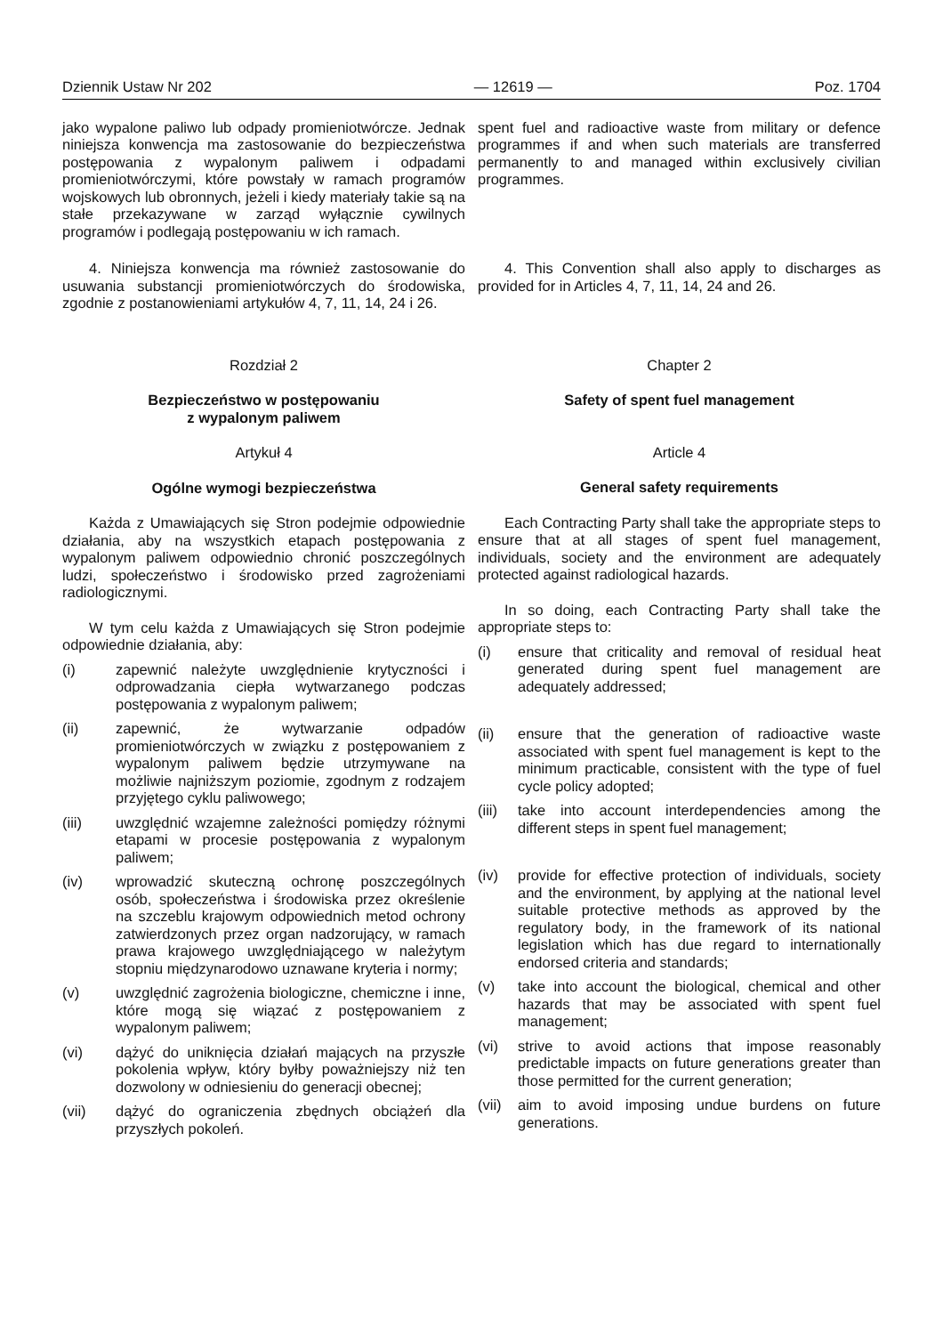Dziennik Ustaw Nr 202 — 12619 — Poz. 1704
jako wypalone paliwo lub odpady promieniotwórcze. Jednak niniejsza konwencja ma zastosowanie do bezpieczeństwa postępowania z wypalonym paliwem i odpadami promieniotwórczymi, które powstały w ramach programów wojskowych lub obronnych, jeżeli i kiedy materiały takie są na stałe przekazywane w zarząd wyłącznie cywilnych programów i podlegają postępowaniu w ich ramach.
spent fuel and radioactive waste from military or defence programmes if and when such materials are transferred permanently to and managed within exclusively civilian programmes.
4. Niniejsza konwencja ma również zastosowanie do usuwania substancji promieniotwórczych do środowiska, zgodnie z postanowieniami artykułów 4, 7, 11, 14, 24 i 26.
4. This Convention shall also apply to discharges as provided for in Articles 4, 7, 11, 14, 24 and 26.
Rozdział 2
Bezpieczeństwo w postępowaniu
z wypalonym paliwem
Artykuł 4
Ogólne wymogi bezpieczeństwa
Każda z Umawiających się Stron podejmie odpowiednie działania, aby na wszystkich etapach postępowania z wypalonym paliwem odpowiednio chronić poszczególnych ludzi, społeczeństwo i środowisko przed zagrożeniami radiologicznymi.
W tym celu każda z Umawiających się Stron podejmie odpowiednie działania, aby:
(i) zapewnić należyte uwzględnienie krytyczności i odprowadzania ciepła wytwarzanego podczas postępowania z wypalonym paliwem;
(ii) zapewnić, że wytwarzanie odpadów promieniotwórczych w związku z postępowaniem z wypalonym paliwem będzie utrzymywane na możliwie najniższym poziomie, zgodnym z rodzajem przyjętego cyklu paliwowego;
(iii) uwzględnić wzajemne zależności pomiędzy różnymi etapami w procesie postępowania z wypalonym paliwem;
(iv) wprowadzić skuteczną ochronę poszczególnych osób, społeczeństwa i środowiska przez określenie na szczeblu krajowym odpowiednich metod ochrony zatwierdzonych przez organ nadzorujący, w ramach prawa krajowego uwzględniającego w należytym stopniu międzynarodowo uznawane kryteria i normy;
(v) uwzględnić zagrożenia biologiczne, chemiczne i inne, które mogą się wiązać z postępowaniem z wypalonym paliwem;
(vi) dążyć do uniknięcia działań mających na przyszłe pokolenia wpływ, który byłby poważniejszy niż ten dozwolony w odniesieniu do generacji obecnej;
(vii) dążyć do ograniczenia zbędnych obciążeń dla przyszłych pokoleń.
Chapter 2
Safety of spent fuel management
Article 4
General safety requirements
Each Contracting Party shall take the appropriate steps to ensure that at all stages of spent fuel management, individuals, society and the environment are adequately protected against radiological hazards.
In so doing, each Contracting Party shall take the appropriate steps to:
(i) ensure that criticality and removal of residual heat generated during spent fuel management are adequately addressed;
(ii) ensure that the generation of radioactive waste associated with spent fuel management is kept to the minimum practicable, consistent with the type of fuel cycle policy adopted;
(iii) take into account interdependencies among the different steps in spent fuel management;
(iv) provide for effective protection of individuals, society and the environment, by applying at the national level suitable protective methods as approved by the regulatory body, in the framework of its national legislation which has due regard to internationally endorsed criteria and standards;
(v) take into account the biological, chemical and other hazards that may be associated with spent fuel management;
(vi) strive to avoid actions that impose reasonably predictable impacts on future generations greater than those permitted for the current generation;
(vii) aim to avoid imposing undue burdens on future generations.